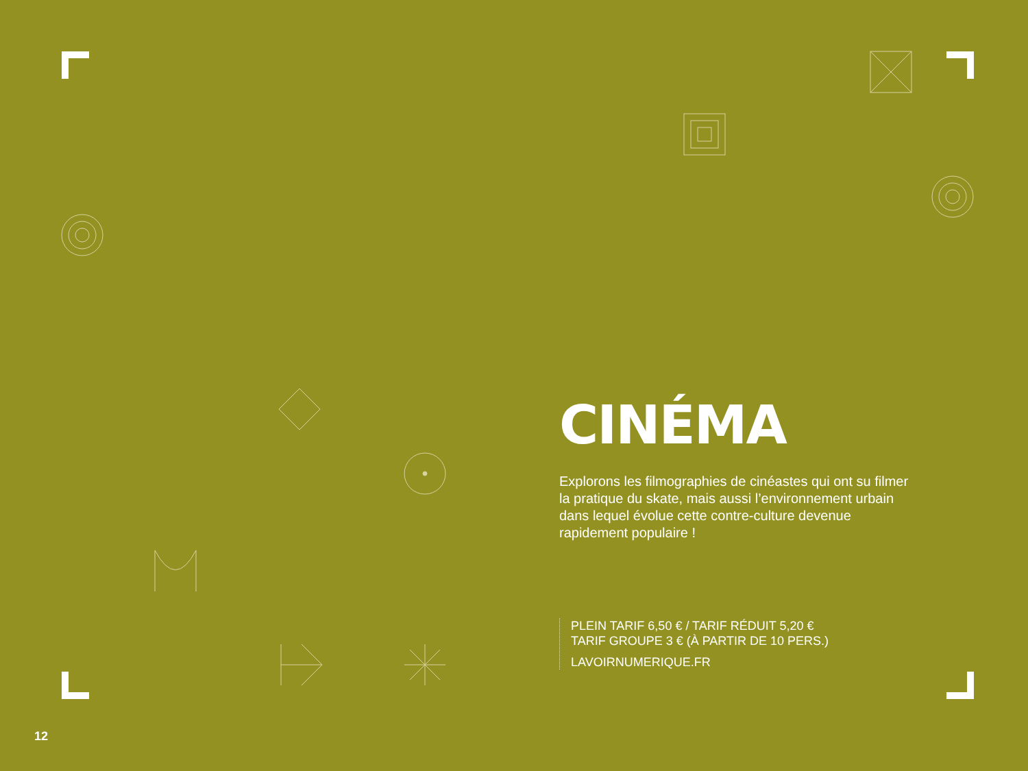CINÉMA
Explorons les filmographies de cinéastes qui ont su filmer la pratique du skate, mais aussi l’environnement urbain dans lequel évolue cette contre-culture devenue rapidement populaire !
PLEIN TARIF 6,50 € / TARIF RÉDUIT 5,20 €
TARIF GROUPE 3 € (À PARTIR DE 10 PERS.)
LAVOIRNUMERIQUE.FR
12